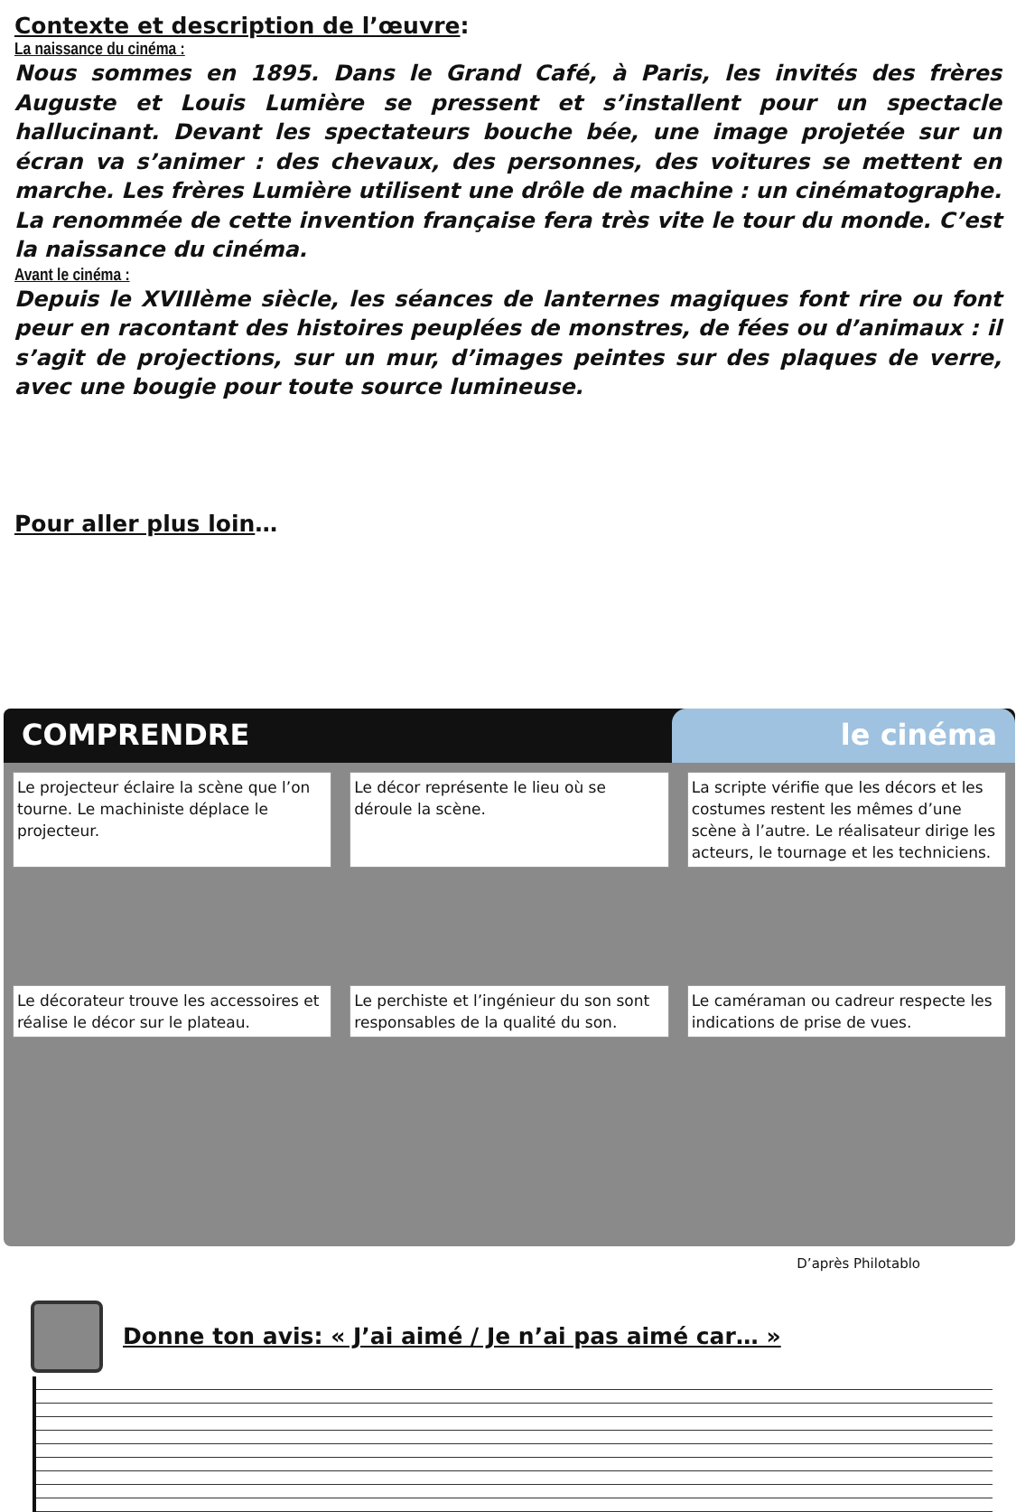Contexte et description de l’œuvre:
La naissance du cinéma :
Nous sommes en 1895. Dans le Grand Café, à Paris, les invités des frères Auguste et Louis Lumière se pressent et s’installent pour un spectacle hallucinant. Devant les spectateurs bouche bée, une image projetée sur un écran va s’animer : des chevaux, des personnes, des voitures se mettent en marche. Les frères Lumière utilisent une drôle de machine : un cinématographe. La renommée de cette invention française fera très vite le tour du monde. C’est la naissance du cinéma.
Avant le cinéma :
Depuis le XVIIIème siècle, les séances de lanternes magiques font rire ou font peur en racontant des histoires peuplées de monstres, de fées ou d’animaux : il s’agit de projections, sur un mur, d’images peintes sur des plaques de verre, avec une bougie pour toute source lumineuse.
Pour aller plus loin…
COMPRENDRE le cinéma
Le projecteur éclaire la scène que l’on tourne. Le machiniste déplace le projecteur.
Le décor représente le lieu où se déroule la scène.
La scripte vérifie que les décors et les costumes restent les mêmes d’une scène à l’autre. Le réalisateur dirige les acteurs, le tournage et les techniciens.
Le décorateur trouve les accessoires et réalise le décor sur le plateau.
Le perchiste et l’ingénieur du son sont responsables de la qualité du son.
Le caméraman ou cadreur respecte les indications de prise de vues.
D’après Philotablo
Donne ton avis: « J’ai aimé / Je n’ai pas aimé car… »